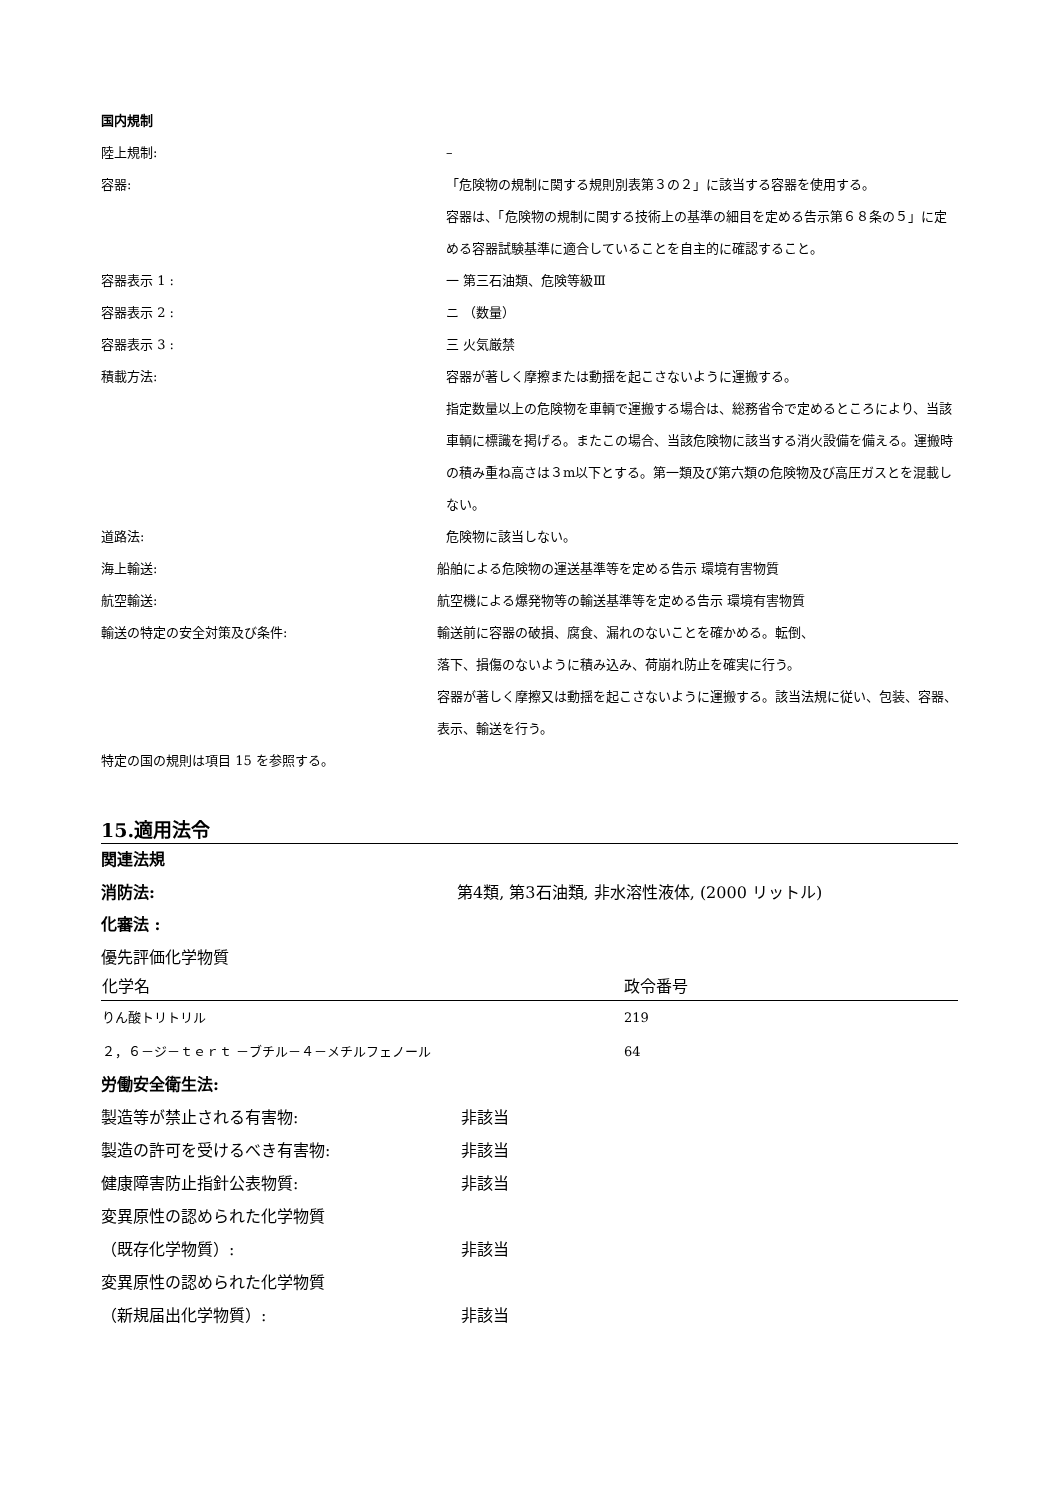国内規制
陸上規制: –
容器: 「危険物の規制に関する規則別表第３の２」に該当する容器を使用する。
容器は、「危険物の規制に関する技術上の基準の細目を定める告示第６８条の５」に定める容器試験基準に適合していることを自主的に確認すること。
容器表示 1 : 一 第三石油類、危険等級Ⅲ
容器表示 2 : ニ （数量）
容器表示 3 : 三 火気厳禁
積載方法: 容器が著しく摩擦または動揺を起こさないように運搬する。
指定数量以上の危険物を車輌で運搬する場合は、総務省令で定めるところにより、当該車輌に標識を掲げる。またこの場合、当該危険物に該当する消火設備を備える。運搬時の積み重ね高さは３m以下とする。第一類及び第六類の危険物及び高圧ガスとを混載しない。
道路法: 危険物に該当しない。
海上輸送: 船舶による危険物の運送基準等を定める告示 環境有害物質
航空輸送: 航空機による爆発物等の輸送基準等を定める告示 環境有害物質
輸送の特定の安全対策及び条件: 輸送前に容器の破損、腐食、漏れのないことを確かめる。転倒、
落下、損傷のないように積み込み、荷崩れ防止を確実に行う。
容器が著しく摩擦又は動揺を起こさないように運搬する。該当法規に従い、包装、容器、表示、輸送を行う。
特定の国の規則は項目 15 を参照する。
15.適用法令
関連法規
消防法: 第4類, 第3石油類, 非水溶性液体, (2000 リットル)
化審法 :
優先評価化学物質
| 化学名 | 政令番号 |
| --- | --- |
| りん酸トリトリル | 219 |
| ２，６－ジ－ｔｅｒｔ －ブチル－４－メチルフェノール | 64 |
労働安全衛生法:
製造等が禁止される有害物: 非該当
製造の許可を受けるべき有害物: 非該当
健康障害防止指針公表物質: 非該当
変異原性の認められた化学物質
（既存化学物質）: 非該当
変異原性の認められた化学物質
（新規届出化学物質）: 非該当